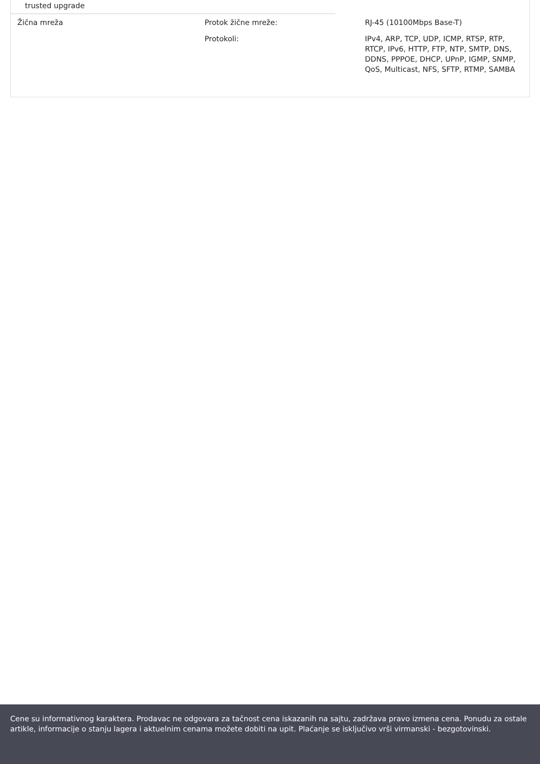trusted upgrade
| Žična mreža | Protok žične mreže: | RJ-45 (10100Mbps Base-T) |
| | Protokoli: | IPv4, ARP, TCP, UDP, ICMP, RTSP, RTP, RTCP, IPv6, HTTP, FTP, NTP, SMTP, DNS, DDNS, PPPOE, DHCP, UPnP, IGMP, SNMP, QoS, Multicast, NFS, SFTP, RTMP, SAMBA |
Cene su informativnog karaktera. Prodavac ne odgovara za tačnost cena iskazanih na sajtu, zadržava pravo izmena cena. Ponudu za ostale artikle, informacije o stanju lagera i aktuelnim cenama možete dobiti na upit. Plaćanje se isključivo vrši virmanski - bezgotovinski.